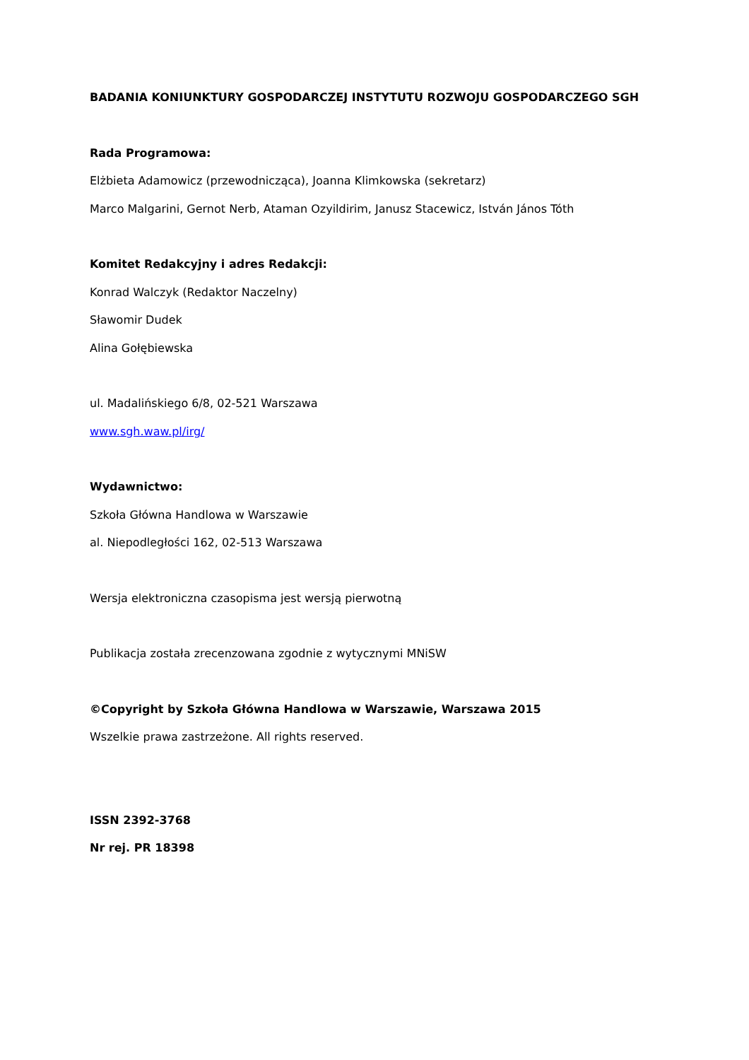BADANIA KONIUNKTURY GOSPODARCZEJ INSTYTUTU ROZWOJU GOSPODARCZEGO SGH
Rada Programowa:
Elżbieta Adamowicz (przewodnicząca), Joanna Klimkowska (sekretarz)
Marco Malgarini, Gernot Nerb, Ataman Ozyildirim, Janusz Stacewicz, István János Tóth
Komitet Redakcyjny i adres Redakcji:
Konrad Walczyk (Redaktor Naczelny)
Sławomir Dudek
Alina Gołębiewska
ul. Madalińskiego 6/8, 02-521 Warszawa
www.sgh.waw.pl/irg/
Wydawnictwo:
Szkoła Główna Handlowa w Warszawie
al. Niepodległości 162, 02-513 Warszawa
Wersja elektroniczna czasopisma jest wersją pierwotną
Publikacja została zrecenzowana zgodnie z wytycznymi MNiSW
©Copyright by Szkoła Główna Handlowa w Warszawie, Warszawa 2015
Wszelkie prawa zastrzeżone. All rights reserved.
ISSN 2392-3768
Nr rej. PR 18398